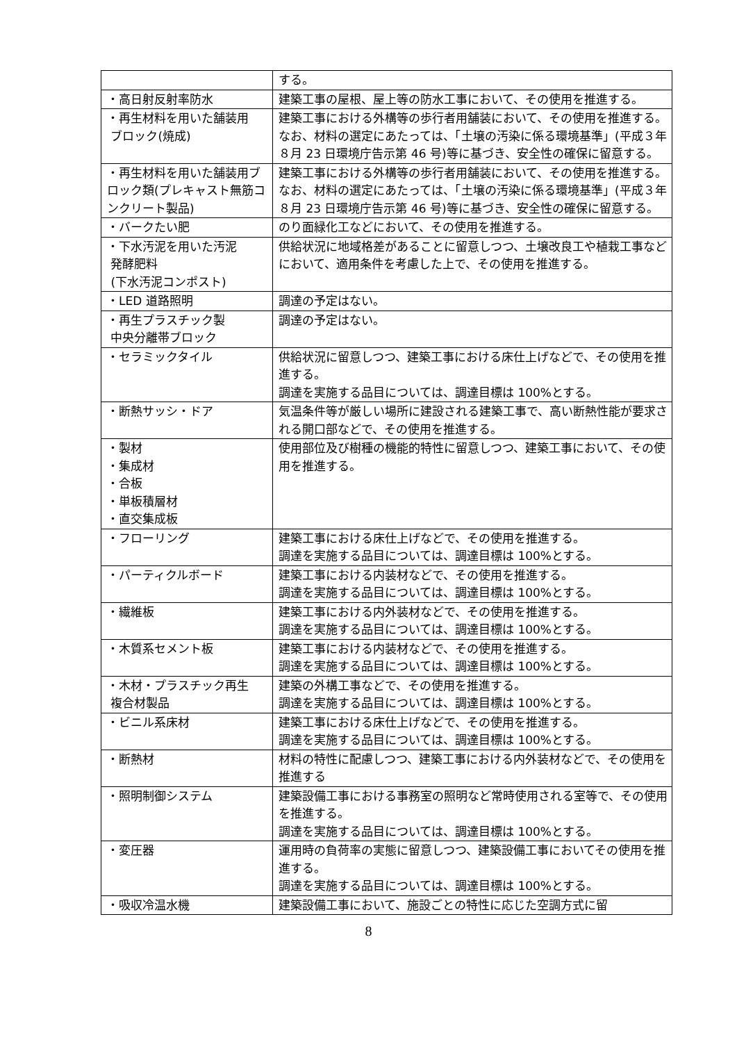| | する。 |
| ・高日射反射率防水 | 建築工事の屋根、屋上等の防水工事において、その使用を推進する。 |
| ・再生材料を用いた舗装用 ブロック(焼成) | 建築工事における外構等の歩行者用舗装において、その使用を推進する。なお、材料の選定にあたっては、「土壌の汚染に係る環境基準」(平成３年８月 23 日環境庁告示第 46 号)等に基づき、安全性の確保に留意する。 |
| ・再生材料を用いた舗装用ブロック類(プレキャスト無筋コンクリート製品) | 建築工事における外構等の歩行者用舗装において、その使用を推進する。なお、材料の選定にあたっては、「土壌の汚染に係る環境基準」(平成３年８月 23 日環境庁告示第 46 号)等に基づき、安全性の確保に留意する。 |
| ・バークたい肥 | のり面緑化工などにおいて、その使用を推進する。 |
| ・下水汚泥を用いた汚泥 発酵肥料 (下水汚泥コンポスト) | 供給状況に地域格差があることに留意しつつ、土壌改良工や植栽工事などにおいて、適用条件を考慮した上で、その使用を推進する。 |
| ・LED 道路照明 | 調達の予定はない。 |
| ・再生プラスチック製 中央分離帯ブロック | 調達の予定はない。 |
| ・セラミックタイル | 供給状況に留意しつつ、建築工事における床仕上げなどで、その使用を推進する。 調達を実施する品目については、調達目標は 100%とする。 |
| ・断熱サッシ・ドア | 気温条件等が厳しい場所に建設される建築工事で、高い断熱性能が要求される開口部などで、その使用を推進する。 |
| ・製材 ・集成材 ・合板 ・単板積層材 ・直交集成板 | 使用部位及び樹種の機能的特性に留意しつつ、建築工事において、その使用を推進する。 |
| ・フローリング | 建築工事における床仕上げなどで、その使用を推進する。 調達を実施する品目については、調達目標は 100%とする。 |
| ・パーティクルボード | 建築工事における内装材などで、その使用を推進する。 調達を実施する品目については、調達目標は 100%とする。 |
| ・繊維板 | 建築工事における内外装材などで、その使用を推進する。 調達を実施する品目については、調達目標は 100%とする。 |
| ・木質系セメント板 | 建築工事における内装材などで、その使用を推進する。 調達を実施する品目については、調達目標は 100%とする。 |
| ・木材・プラスチック再生 複合材製品 | 建築の外構工事などで、その使用を推進する。 調達を実施する品目については、調達目標は 100%とする。 |
| ・ビニル系床材 | 建築工事における床仕上げなどで、その使用を推進する。 調達を実施する品目については、調達目標は 100%とする。 |
| ・断熱材 | 材料の特性に配慮しつつ、建築工事における内外装材などで、その使用を推進する |
| ・照明制御システム | 建築設備工事における事務室の照明など常時使用される室等で、その使用を推進する。 調達を実施する品目については、調達目標は 100%とする。 |
| ・変圧器 | 運用時の負荷率の実態に留意しつつ、建築設備工事においてその使用を推進する。 調達を実施する品目については、調達目標は 100%とする。 |
| ・吸収冷温水機 | 建築設備工事において、施設ごとの特性に応じた空調方式に留 |
8